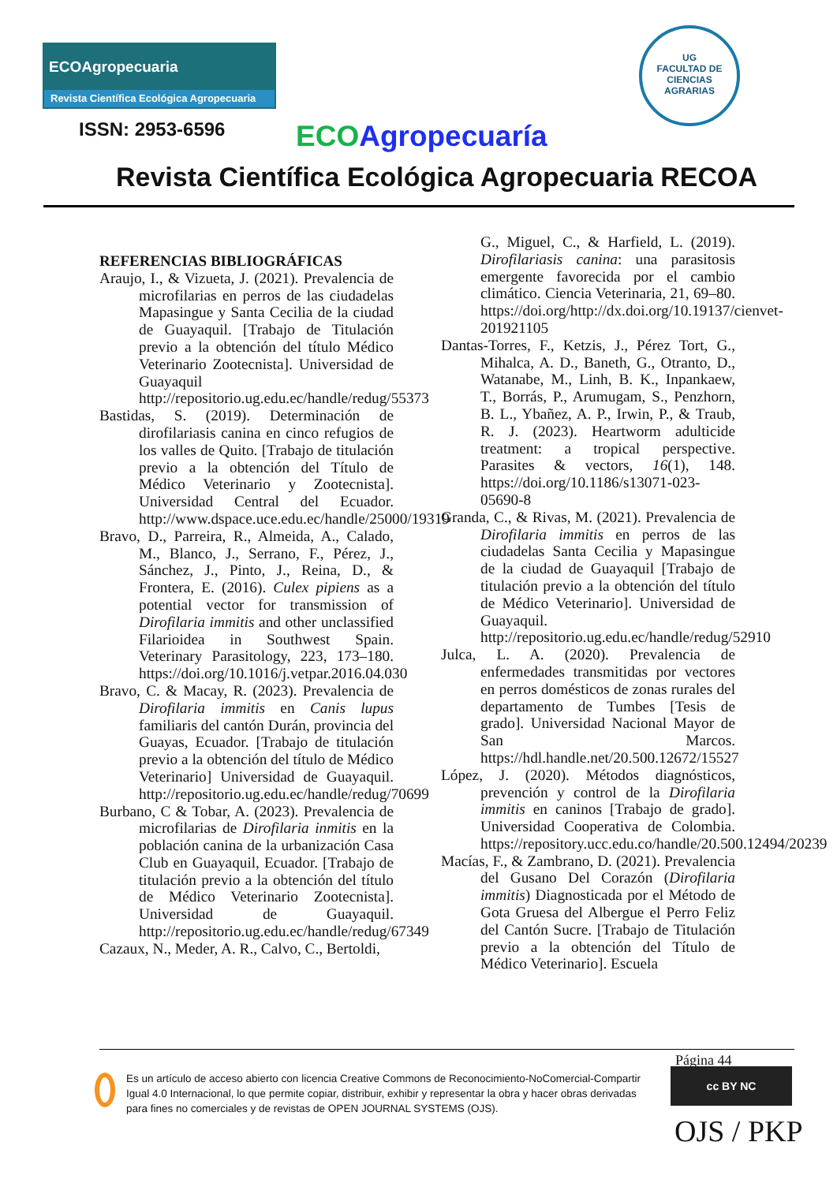ECOAgropecuaria
Revista Científica Ecológica Agropecuaria
UG
FACULTAD DE
CIENCIAS
AGRARIAS
ISSN: 2953-6596 ECO Agropecuaría
Revista Científica Ecológica Agropecuaria RECOA
REFERENCIAS BIBLIOGRÁFICAS
Araujo, I., & Vizueta, J. (2021). Prevalencia de microfilarias en perros de las ciudadelas Mapasingue y Santa Cecilia de la ciudad de Guayaquil. [Trabajo de Titulación previo a la obtención del título Médico Veterinario Zootecnista]. Universidad de Guayaquil http://repositorio.ug.edu.ec/handle/redug/55373
Bastidas, S. (2019). Determinación de dirofilariasis canina en cinco refugios de los valles de Quito. [Trabajo de titulación previo a la obtención del Título de Médico Veterinario y Zootecnista]. Universidad Central del Ecuador. http://www.dspace.uce.edu.ec/handle/25000/19319
Bravo, D., Parreira, R., Almeida, A., Calado, M., Blanco, J., Serrano, F., Pérez, J., Sánchez, J., Pinto, J., Reina, D., & Frontera, E. (2016). Culex pipiens as a potential vector for transmission of Dirofilaria immitis and other unclassified Filarioidea in Southwest Spain. Veterinary Parasitology, 223, 173–180. https://doi.org/10.1016/j.vetpar.2016.04.030
Bravo, C. & Macay, R. (2023). Prevalencia de Dirofilaria immitis en Canis lupus familiaris del cantón Durán, provincia del Guayas, Ecuador. [Trabajo de titulación previo a la obtención del título de Médico Veterinario] Universidad de Guayaquil. http://repositorio.ug.edu.ec/handle/redug/70699
Burbano, C & Tobar, A. (2023). Prevalencia de microfilarias de Dirofilaria inmitis en la población canina de la urbanización Casa Club en Guayaquil, Ecuador. [Trabajo de titulación previo a la obtención del título de Médico Veterinario Zootecnista]. Universidad de Guayaquil. http://repositorio.ug.edu.ec/handle/redug/67349
Cazaux, N., Meder, A. R., Calvo, C., Bertoldi,
G., Miguel, C., & Harfield, L. (2019). Dirofilariasis canina: una parasitosis emergente favorecida por el cambio climático. Ciencia Veterinaria, 21, 69–80. https://doi.org/http://dx.doi.org/10.19137/cienvet-201921105
Dantas-Torres, F., Ketzis, J., Pérez Tort, G., Mihalca, A. D., Baneth, G., Otranto, D., Watanabe, M., Linh, B. K., Inpankaew, T., Borrás, P., Arumugam, S., Penzhorn, B. L., Ybañez, A. P., Irwin, P., & Traub, R. J. (2023). Heartworm adulticide treatment: a tropical perspective. Parasites & vectors, 16(1), 148. https://doi.org/10.1186/s13071-023-05690-8
Granda, C., & Rivas, M. (2021). Prevalencia de Dirofilaria immitis en perros de las ciudadelas Santa Cecilia y Mapasingue de la ciudad de Guayaquil [Trabajo de titulación previo a la obtención del título de Médico Veterinario]. Universidad de Guayaquil. http://repositorio.ug.edu.ec/handle/redug/52910
Julca, L. A. (2020). Prevalencia de enfermedades transmitidas por vectores en perros domésticos de zonas rurales del departamento de Tumbes [Tesis de grado]. Universidad Nacional Mayor de San Marcos. https://hdl.handle.net/20.500.12672/15527
López, J. (2020). Métodos diagnósticos, prevención y control de la Dirofilaria immitis en caninos [Trabajo de grado]. Universidad Cooperativa de Colombia. https://repository.ucc.edu.co/handle/20.500.12494/20239
Macías, F., & Zambrano, D. (2021). Prevalencia del Gusano Del Corazón (Dirofilaria immitis) Diagnosticada por el Método de Gota Gruesa del Albergue el Perro Feliz del Cantón Sucre. [Trabajo de Titulación previo a la obtención del Título de Médico Veterinario]. Escuela
Página 44
Es un artículo de acceso abierto con licencia Creative Commons de Reconocimiento-NoComercial-Compartir Igual 4.0 Internacional, lo que permite copiar, distribuir, exhibir y representar la obra y hacer obras derivadas para fines no comerciales y de revistas de OPEN JOURNAL SYSTEMS (OJS).
cc BY NC
OJS / PKP